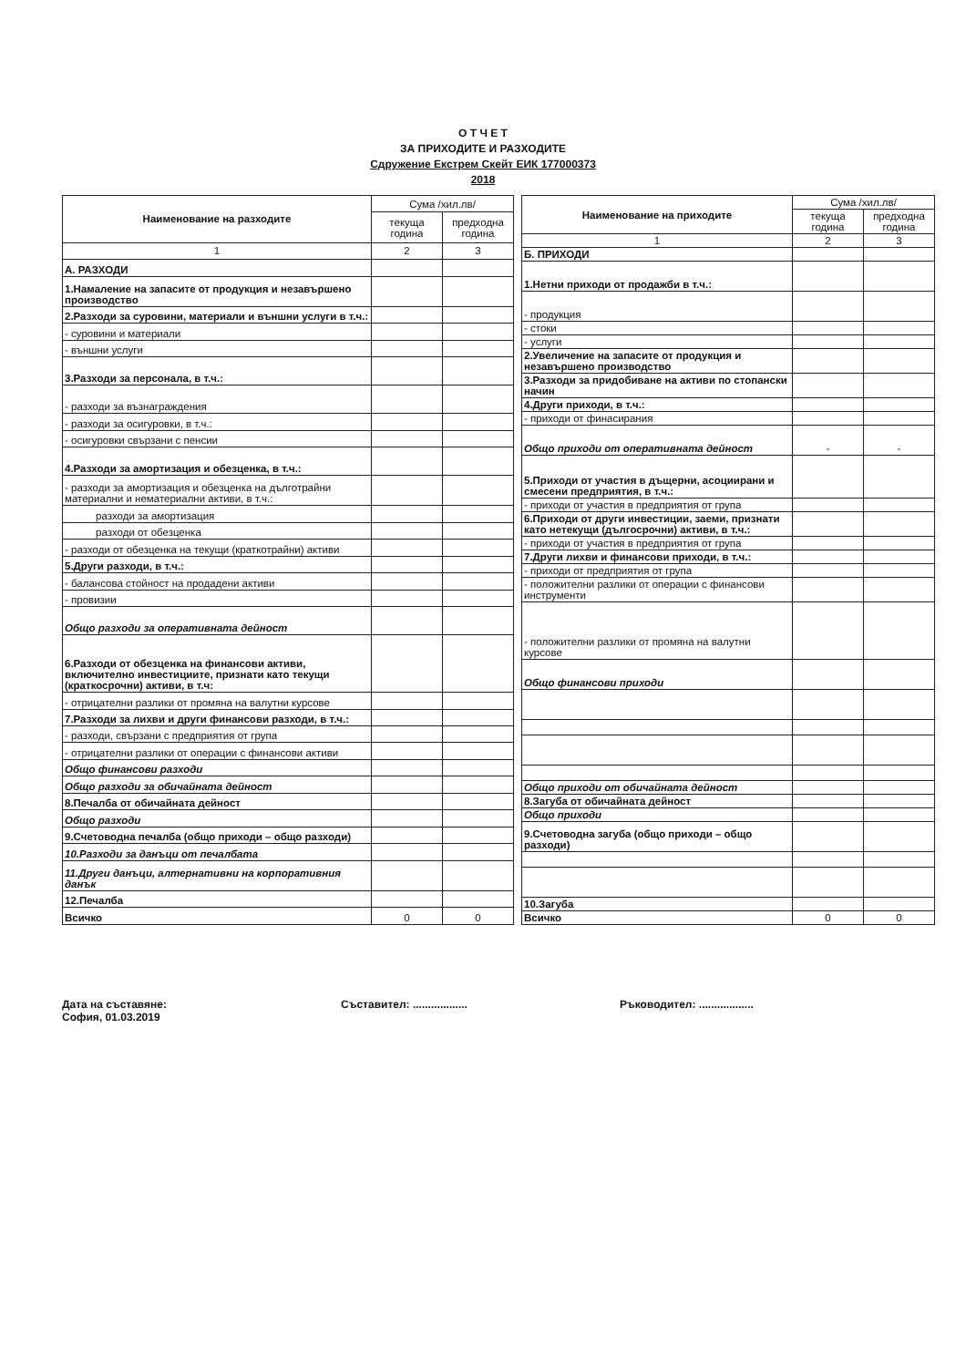О Т Ч Е Т
ЗА ПРИХОДИТЕ И РАЗХОДИТЕ
Сдружение Екстрем Скейт ЕИК 177000373
2018
| Наименование на разходите | Сума /хил.лв/ | |
| --- | --- | --- |
| | текуща година | предходна година |
| 1 | 2 | 3 |
| А. РАЗХОДИ | | |
| 1.Намаление на запасите от продукция и незавършено производство | | |
| 2.Разходи за суровини, материали и външни услуги в т.ч.: | | |
| - суровини и материали | | |
| - външни услуги | | |
| 3.Разходи за персонала, в т.ч.: | | |
| - разходи за възнаграждения | | |
| - разходи за осигуровки, в т.ч.: | | |
| - осигуровки свързани с пенсии | | |
| 4.Разходи за амортизация и обезценка, в т.ч.: | | |
| - разходи за амортизация и обезценка на дълготрайни материални и нематериални активи, в т.ч.: | | |
| разходи за амортизация | | |
| разходи от обезценка | | |
| - разходи от обезценка на текущи (краткотрайни) активи | | |
| 5.Други разходи, в т.ч.: | | |
| - балансова стойност на продадени активи | | |
| - провизии | | |
| Общо разходи за оперативната дейност | | |
| 6.Разходи от обезценка на финансови активи, включително инвестициите, признати като текущи (краткосрочни) активи, в т.ч: | | |
| - отрицателни разлики от промяна на валутни курсове | | |
| 7.Разходи за лихви и други финансови разходи, в т.ч.: | | |
| - разходи, свързани с предприятия от група | | |
| - отрицателни разлики от операции с финансови активи | | |
| Общо финансови разходи | | |
| Общо разходи за обичайната дейност | | |
| 8.Печалба от обичайната дейност | | |
| Общо разходи | | |
| 9.Счетоводна печалба (общо приходи – общо разходи) | | |
| 10.Разходи за данъци от печалбата | | |
| 11.Други данъци, алтернативни на корпоративния данък | | |
| 12.Печалба | | |
| Всичко | 0 | 0 |
| Наименование на приходите | Сума /хил.лв/ | |
| --- | --- | --- |
| | текуща година | предходна година |
| 1 | 2 | 3 |
| Б. ПРИХОДИ | | |
| 1.Нетни приходи от продажби в т.ч.: | | |
| - продукция | | |
| - стоки | | |
| - услуги | | |
| 2.Увеличение на запасите от продукция и незавършено производство | | |
| 3.Разходи за придобиване на активи по стопански начин | | |
| 4.Други приходи, в т.ч.: | | |
| - приходи от финасирания | | |
| Общо приходи от оперативната дейност | - | - |
| 5.Приходи от участия в дъщерни, асоциирани и смесени предприятия, в т.ч.: | | |
| - приходи от участия в предприятия от група | | |
| 6.Приходи от други инвестиции, заеми, признати като нетекущи (дългосрочни) активи, в т.ч.: | | |
| - приходи от участия в предприятия от група | | |
| 7.Други лихви и финансови приходи, в т.ч.: | | |
| - приходи от предприятия от група | | |
| - положителни разлики от операции с финансови инструменти | | |
| - положителни разлики от промяна на валутни курсове | | |
| Общо финансови приходи | | |
| Общо приходи от обичайната дейност | | |
| 8.Загуба от обичайната дейност | | |
| Общо приходи | | |
| 9.Счетоводна загуба (общо приходи – общо разходи) | | |
| 10.Загуба | | |
| Всичко | 0 | 0 |
Дата на съставяне:
София, 01.03.2019
Съставител: .................. Ръководител: ..................